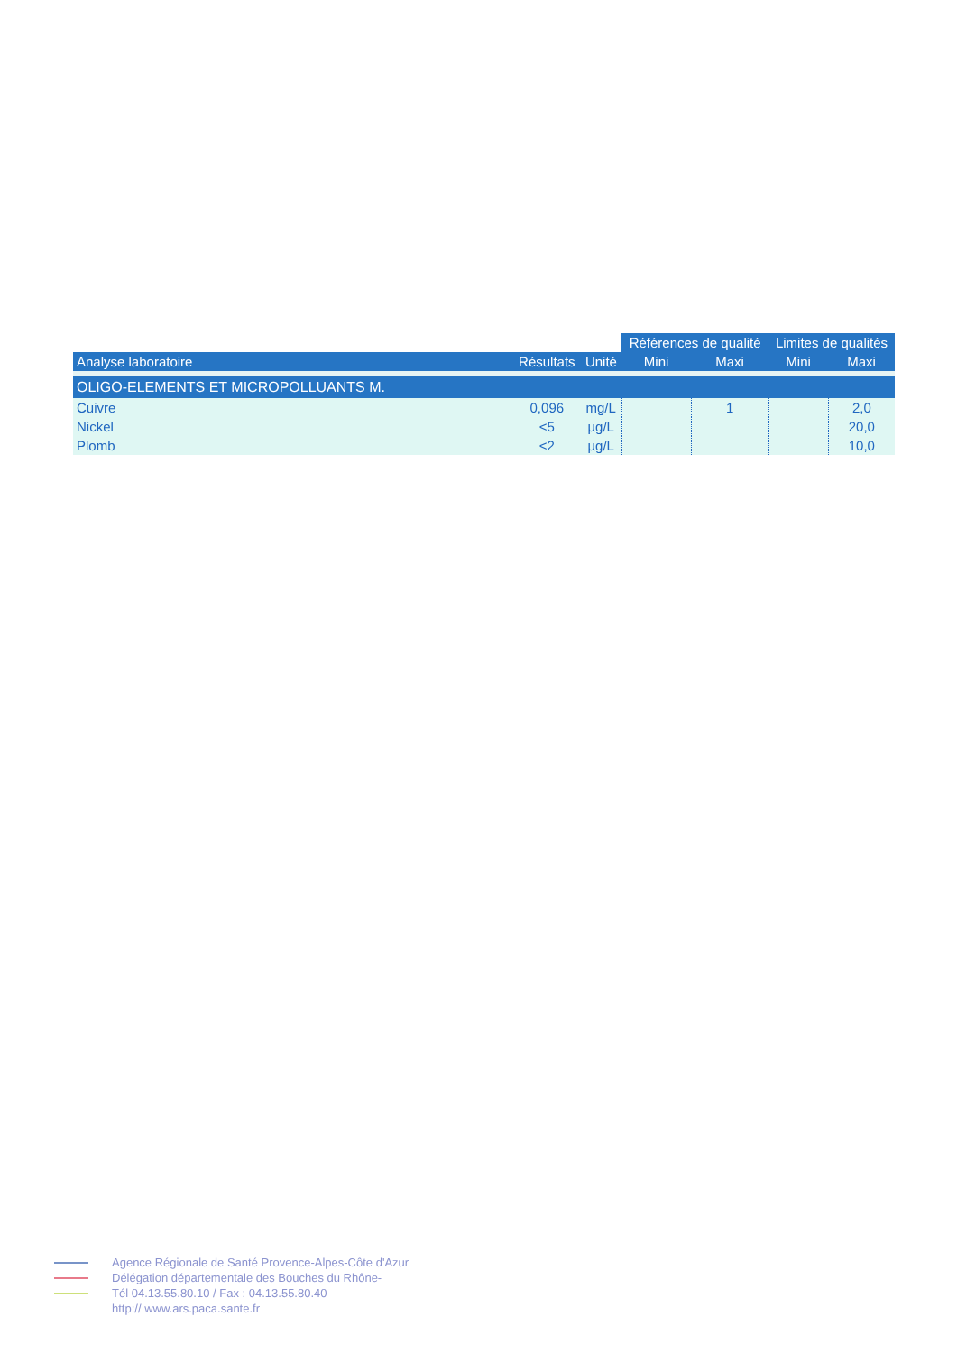| | | | Références de qualité | | Limites de qualités | |
| --- | --- | --- | --- | --- | --- | --- |
| Analyse laboratoire | Résultats | Unité | Mini | Maxi | Mini | Maxi |
| OLIGO-ELEMENTS ET MICROPOLLUANTS M. | | | | | | |
| Cuivre | 0,096 | mg/L | | 1 | | 2,0 |
| Nickel | <5 | µg/L | | | | 20,0 |
| Plomb | <2 | µg/L | | | | 10,0 |
Agence Régionale de Santé Provence-Alpes-Côte d'Azur
Délégation départementale des Bouches du Rhône-
Tél 04.13.55.80.10 / Fax : 04.13.55.80.40
http:// www.ars.paca.sante.fr